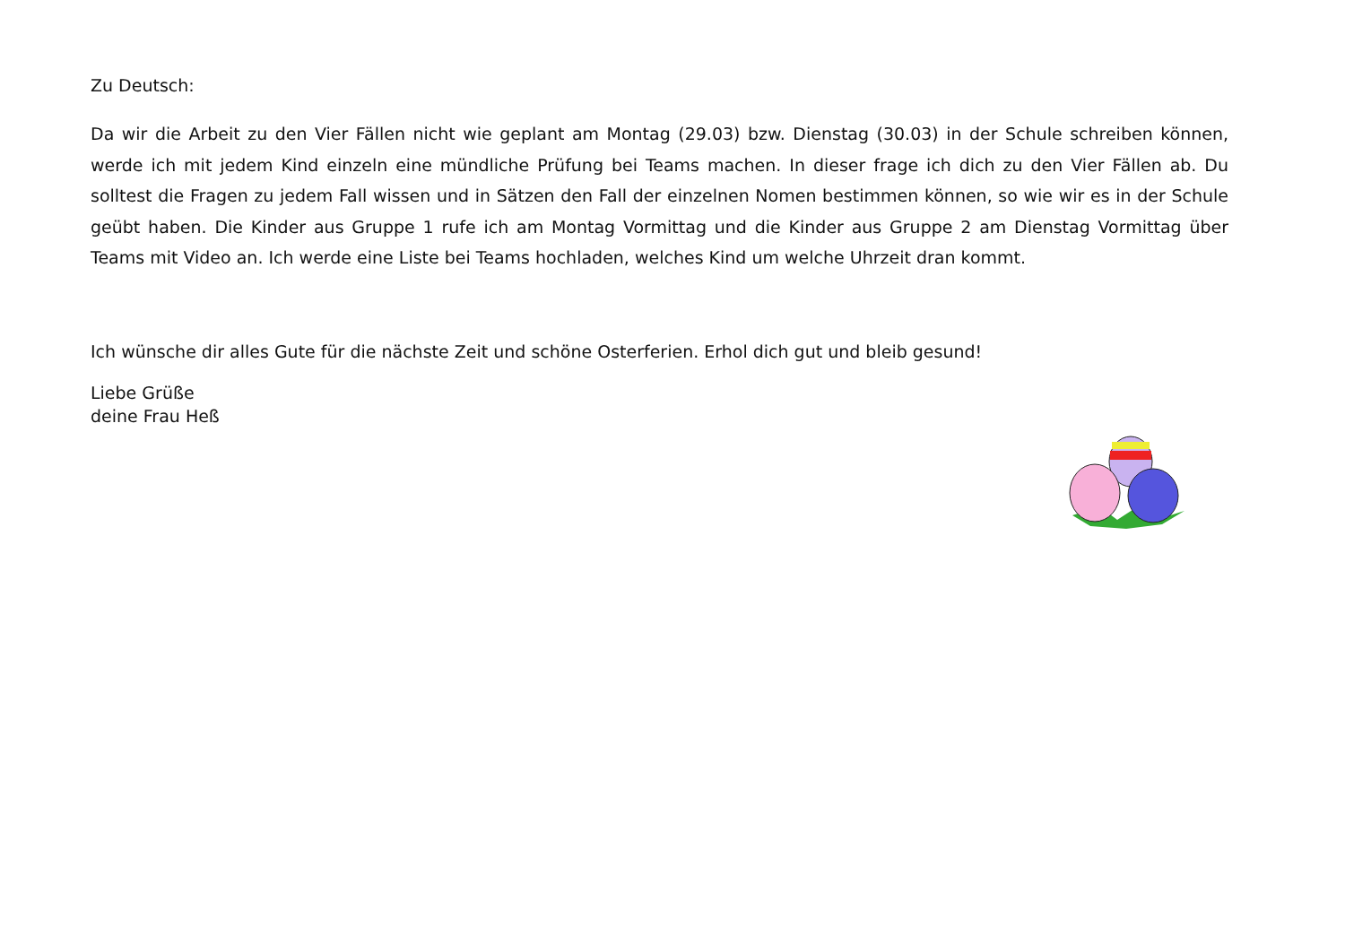Zu Deutsch:
Da wir die Arbeit zu den Vier Fällen nicht wie geplant am Montag (29.03) bzw. Dienstag (30.03) in der Schule schreiben können, werde ich mit jedem Kind einzeln eine mündliche Prüfung bei Teams machen. In dieser frage ich dich zu den Vier Fällen ab. Du solltest die Fragen zu jedem Fall wissen und in Sätzen den Fall der einzelnen Nomen bestimmen können, so wie wir es in der Schule geübt haben. Die Kinder aus Gruppe 1 rufe ich am Montag Vormittag und die Kinder aus Gruppe 2 am Dienstag Vormittag über Teams mit Video an. Ich werde eine Liste bei Teams hochladen, welches Kind um welche Uhrzeit dran kommt.
Ich wünsche dir alles Gute für die nächste Zeit und schöne Osterferien. Erhol dich gut und bleib gesund!
Liebe Grüße
deine Frau Heß